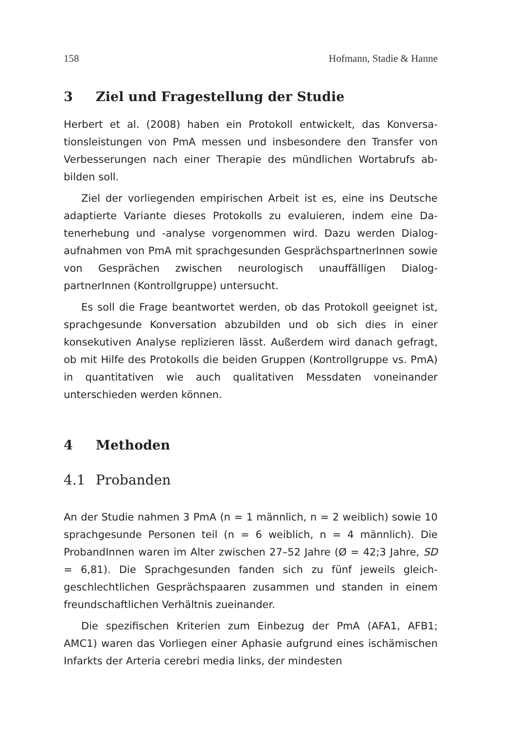158 Hofmann, Stadie & Hanne
3 Ziel und Fragestellung der Studie
Herbert et al. (2008) haben ein Protokoll entwickelt, das Konversa­tionsleistungen von PmA messen und insbesondere den Transfer von Verbesserungen nach einer Therapie des mündlichen Wortabrufs ab­bilden soll.
Ziel der vorliegenden empirischen Arbeit ist es, eine ins Deutsche adaptierte Variante dieses Protokolls zu evaluieren, indem eine Da­tenerhebung und -analyse vorgenommen wird. Dazu werden Dialog­aufnahmen von PmA mit sprachgesunden GesprächspartnerInnen sowie von Gesprächen zwischen neurologisch unauffälligen Dialog­partnerInnen (Kontrollgruppe) untersucht.
Es soll die Frage beantwortet werden, ob das Protokoll geeignet ist, sprachgesunde Konversation abzubilden und ob sich dies in ei­ner konsekutiven Analyse replizieren lässt. Außerdem wird danach gefragt, ob mit Hilfe des Protokolls die beiden Gruppen (Kontroll­gruppe vs. PmA) in quantitativen wie auch qualitativen Messdaten voneinander unterschieden werden können.
4 Methoden
4.1 Probanden
An der Studie nahmen 3 PmA (n = 1 männlich, n = 2 weiblich) sowie 10 sprachgesunde Personen teil (n = 6 weiblich, n = 4 männlich). Die ProbandInnen waren im Alter zwischen 27–52 Jahre (Ø = 42;3 Jahre, SD = 6,81). Die Sprachgesunden fanden sich zu fünf jeweils gleich­geschlechtlichen Gesprächspaaren zusammen und standen in einem freundschaftlichen Verhältnis zueinander.
Die spezifischen Kriterien zum Einbezug der PmA (AFA1, AFB1; AMC1) waren das Vorliegen einer Aphasie aufgrund eines ischä­mischen Infarkts der Arteria cerebri media links, der mindesten